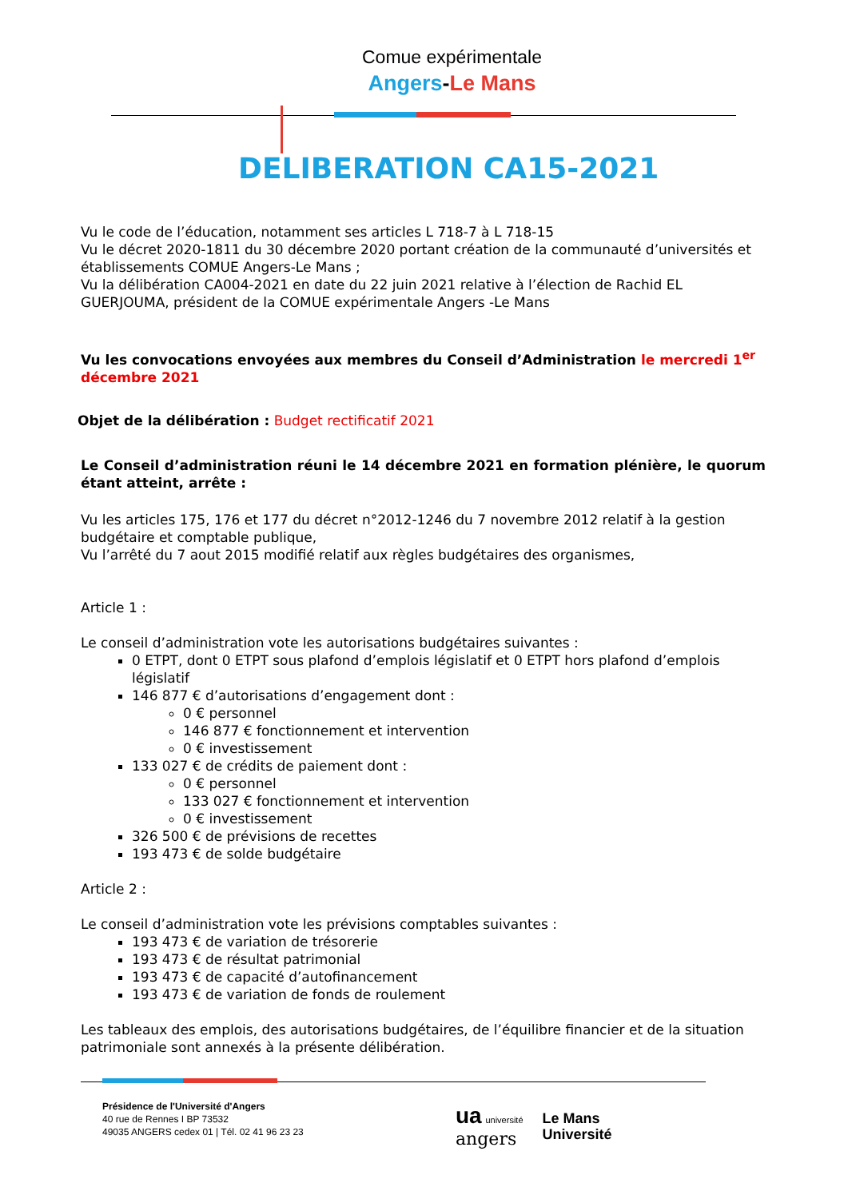Comue expérimentale
Angers-Le Mans
DELIBERATION CA15-2021
Vu le code de l’éducation, notamment ses articles L 718-7 à L 718-15
Vu le décret 2020-1811 du 30 décembre 2020 portant création de la communauté d’universités et établissements COMUE Angers-Le Mans ;
Vu la délibération CA004-2021 en date du 22 juin 2021 relative à l’élection de Rachid EL GUERJOUMA, président de la COMUE expérimentale Angers -Le Mans
Vu les convocations envoyées aux membres du Conseil d’Administration le mercredi 1<sup>er</sup> décembre 2021
Objet de la délibération : Budget rectificatif 2021
Le Conseil d’administration réuni le 14 décembre 2021 en formation plénière, le quorum étant atteint, arrête :
Vu les articles 175, 176 et 177 du décret n°2012-1246 du 7 novembre 2012 relatif à la gestion budgétaire et comptable publique,
Vu l’arrêté du 7 aout 2015 modifié relatif aux règles budgétaires des organismes,
Article 1 :
Le conseil d’administration vote les autorisations budgétaires suivantes :
0 ETPT, dont 0 ETPT sous plafond d’emplois législatif et 0 ETPT hors plafond d’emplois législatif
146 877 € d’autorisations d’engagement dont :
0 € personnel
146 877 € fonctionnement et intervention
0 € investissement
133 027 € de crédits de paiement dont :
0 € personnel
133 027 € fonctionnement et intervention
0 € investissement
326 500 € de prévisions de recettes
193 473 € de solde budgétaire
Article 2 :
Le conseil d’administration vote les prévisions comptables suivantes :
193 473 € de variation de trésorerie
193 473 € de résultat patrimonial
193 473 € de capacité d’autofinancement
193 473 € de variation de fonds de roulement
Les tableaux des emplois, des autorisations budgétaires, de l’équilibre financier et de la situation patrimoniale sont annexés à la présente délibération.
Présidence de l'Université d'Angers
40 rue de Rennes I BP 73532
49035 ANGERS cedex 01 | Tél. 02 41 96 23 23
ua université
angers
Le Mans
Université